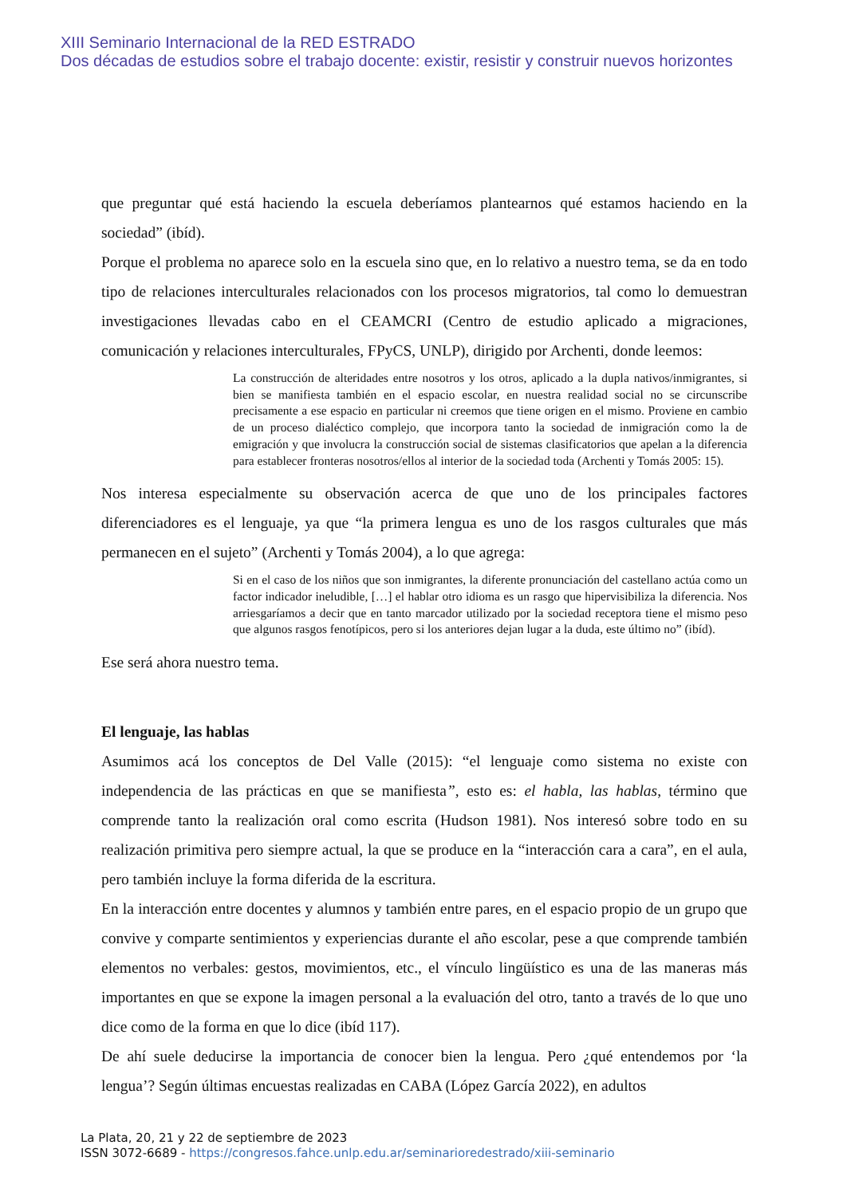XIII Seminario Internacional de la RED ESTRADO
Dos décadas de estudios sobre el trabajo docente: existir, resistir y construir nuevos horizontes
que preguntar qué está haciendo la escuela deberíamos plantearnos qué estamos haciendo en la sociedad” (ibíd).
Porque el problema no aparece solo en la escuela sino que, en lo relativo a nuestro tema, se da en todo tipo de relaciones interculturales relacionados con los procesos migratorios, tal como lo demuestran investigaciones llevadas cabo en el CEAMCRI (Centro de estudio aplicado a migraciones, comunicación y relaciones interculturales, FPyCS, UNLP), dirigido por Archenti, donde leemos:
La construcción de alteridades entre nosotros y los otros, aplicado a la dupla nativos/inmigrantes, si bien se manifiesta también en el espacio escolar, en nuestra realidad social no se circunscribe precisamente a ese espacio en particular ni creemos que tiene origen en el mismo. Proviene en cambio de un proceso dialéctico complejo, que incorpora tanto la sociedad de inmigración como la de emigración y que involucra la construcción social de sistemas clasificatorios que apelan a la diferencia para establecer fronteras nosotros/ellos al interior de la sociedad toda (Archenti y Tomás 2005: 15).
Nos interesa especialmente su observación acerca de que uno de los principales factores diferenciadores es el lenguaje, ya que “la primera lengua es uno de los rasgos culturales que más permanecen en el sujeto” (Archenti y Tomás 2004), a lo que agrega:
Si en el caso de los niños que son inmigrantes, la diferente pronunciación del castellano actúa como un factor indicador ineludible, […] el hablar otro idioma es un rasgo que hipervisibiliza la diferencia. Nos arriesgaríamos a decir que en tanto marcador utilizado por la sociedad receptora tiene el mismo peso que algunos rasgos fenotípicos, pero si los anteriores dejan lugar a la duda, este último no” (ibíd).
Ese será ahora nuestro tema.
El lenguaje, las hablas
Asumimos acá los conceptos de Del Valle (2015): “el lenguaje como sistema no existe con independencia de las prácticas en que se manifiesta”, esto es: el habla, las hablas, término que comprende tanto la realización oral como escrita (Hudson 1981). Nos interesó sobre todo en su realización primitiva pero siempre actual, la que se produce en la “interacción cara a cara”, en el aula, pero también incluye la forma diferida de la escritura.
En la interacción entre docentes y alumnos y también entre pares, en el espacio propio de un grupo que convive y comparte sentimientos y experiencias durante el año escolar, pese a que comprende también elementos no verbales: gestos, movimientos, etc., el vínculo lingüístico es una de las maneras más importantes en que se expone la imagen personal a la evaluación del otro, tanto a través de lo que uno dice como de la forma en que lo dice (ibíd 117).
De ahí suele deducirse la importancia de conocer bien la lengua. Pero ¿qué entendemos por ‘la lengua’? Según últimas encuestas realizadas en CABA (López García 2022), en adultos
La Plata, 20, 21 y 22 de septiembre de 2023
ISSN 3072-6689 - https://congresos.fahce.unlp.edu.ar/seminarioredestrado/xiii-seminario